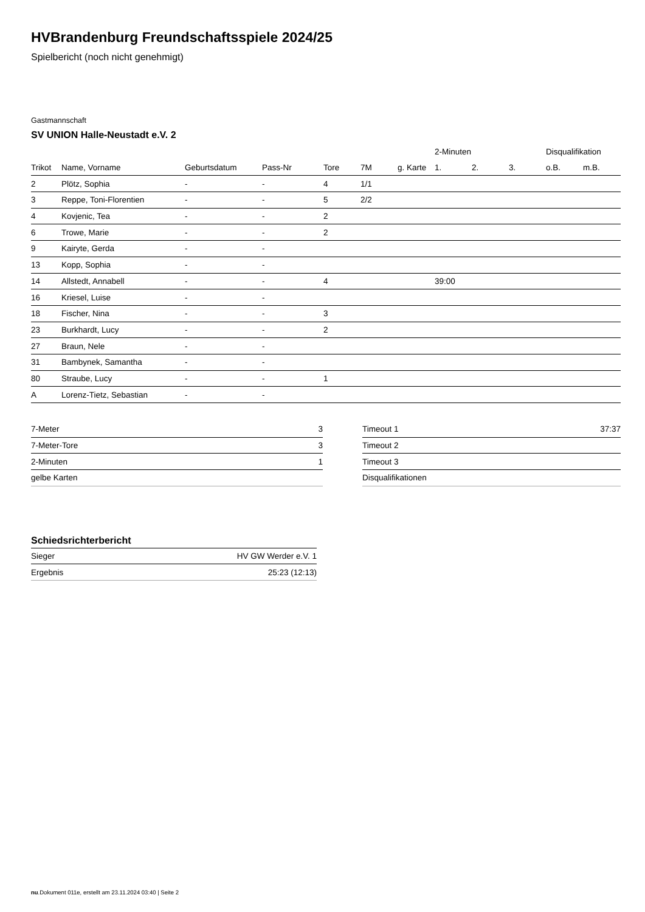HVBrandenburg Freundschaftsspiele 2024/25
Spielbericht (noch nicht genehmigt)
Gastmannschaft
SV UNION Halle-Neustadt e.V. 2
| | | | | | | | 2-Minuten | | | Disqualifikation | |
| --- | --- | --- | --- | --- | --- | --- | --- | --- | --- | --- | --- |
| Trikot | Name, Vorname | Geburtsdatum | Pass-Nr | Tore | 7M | g. Karte | 1. | 2. | 3. | o.B. | m.B. |
| 2 | Plötz, Sophia | - | - | 4 | 1/1 | | | | | | |
| 3 | Reppe, Toni-Florentien | - | - | 5 | 2/2 | | | | | | |
| 4 | Kovjenic, Tea | - | - | 2 | | | | | | | |
| 6 | Trowe, Marie | - | - | 2 | | | | | | | |
| 9 | Kairyte, Gerda | - | - | | | | | | | | |
| 13 | Kopp, Sophia | - | - | | | | | | | | |
| 14 | Allstedt, Annabell | - | - | 4 | | | 39:00 | | | | |
| 16 | Kriesel, Luise | - | - | | | | | | | | |
| 18 | Fischer, Nina | - | - | 3 | | | | | | | |
| 23 | Burkhardt, Lucy | - | - | 2 | | | | | | | |
| 27 | Braun, Nele | - | - | | | | | | | | |
| 31 | Bambynek, Samantha | - | - | | | | | | | | |
| 80 | Straube, Lucy | - | - | 1 | | | | | | | |
| A | Lorenz-Tietz, Sebastian | - | - | | | | | | | | |
| 7-Meter | 3 |
| 7-Meter-Tore | 3 |
| 2-Minuten | 1 |
| gelbe Karten | |
| Timeout 1 | 37:37 |
| Timeout 2 | |
| Timeout 3 | |
| Disqualifikationen | |
Schiedsrichterbericht
| Sieger | HV GW Werder e.V. 1 |
| Ergebnis | 25:23 (12:13) |
nu.Dokument 011e, erstellt am 23.11.2024 03:40 | Seite 2